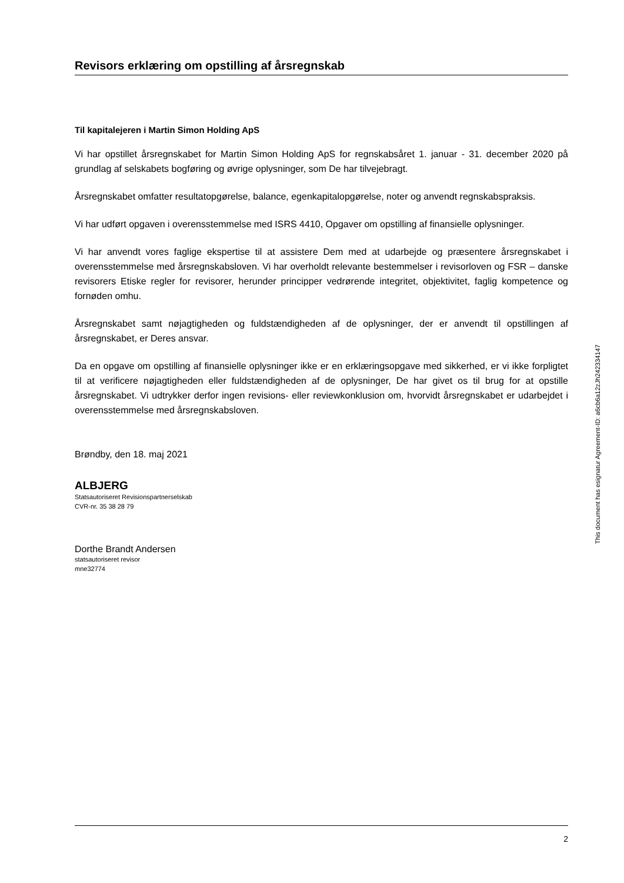Revisors erklæring om opstilling af årsregnskab
Til kapitalejeren i Martin Simon Holding ApS
Vi har opstillet årsregnskabet for Martin Simon Holding ApS for regnskabsåret 1. januar - 31. december 2020 på grundlag af selskabets bogføring og øvrige oplysninger, som De har tilvejebragt.
Årsregnskabet omfatter resultatopgørelse, balance, egenkapitalopgørelse, noter og anvendt regnskabspraksis.
Vi har udført opgaven i overensstemmelse med ISRS 4410, Opgaver om opstilling af finansielle oplysninger.
Vi har anvendt vores faglige ekspertise til at assistere Dem med at udarbejde og præsentere årsregnskabet i overensstemmelse med årsregnskabsloven. Vi har overholdt relevante bestemmelser i revisorloven og FSR – danske revisorers Etiske regler for revisorer, herunder principper vedrørende integritet, objektivitet, faglig kompetence og fornøden omhu.
Årsregnskabet samt nøjagtigheden og fuldstændigheden af de oplysninger, der er anvendt til opstillingen af årsregnskabet, er Deres ansvar.
Da en opgave om opstilling af finansielle oplysninger ikke er en erklæringsopgave med sikkerhed, er vi ikke forpligtet til at verificere nøjagtigheden eller fuldstændigheden af de oplysninger, De har givet os til brug for at opstille årsregnskabet. Vi udtrykker derfor ingen revisions- eller reviewkonklusion om, hvorvidt årsregnskabet er udarbejdet i overensstemmelse med årsregnskabsloven.
Brøndby, den 18. maj 2021
ALBJERG
Statsautoriseret Revisionspartnerselskab
CVR-nr. 35 38 28 79
Dorthe Brandt Andersen
statsautoriseret revisor
mne32774
This document has esignatur Agreement-ID: a6cb6a12zJh242334147
2